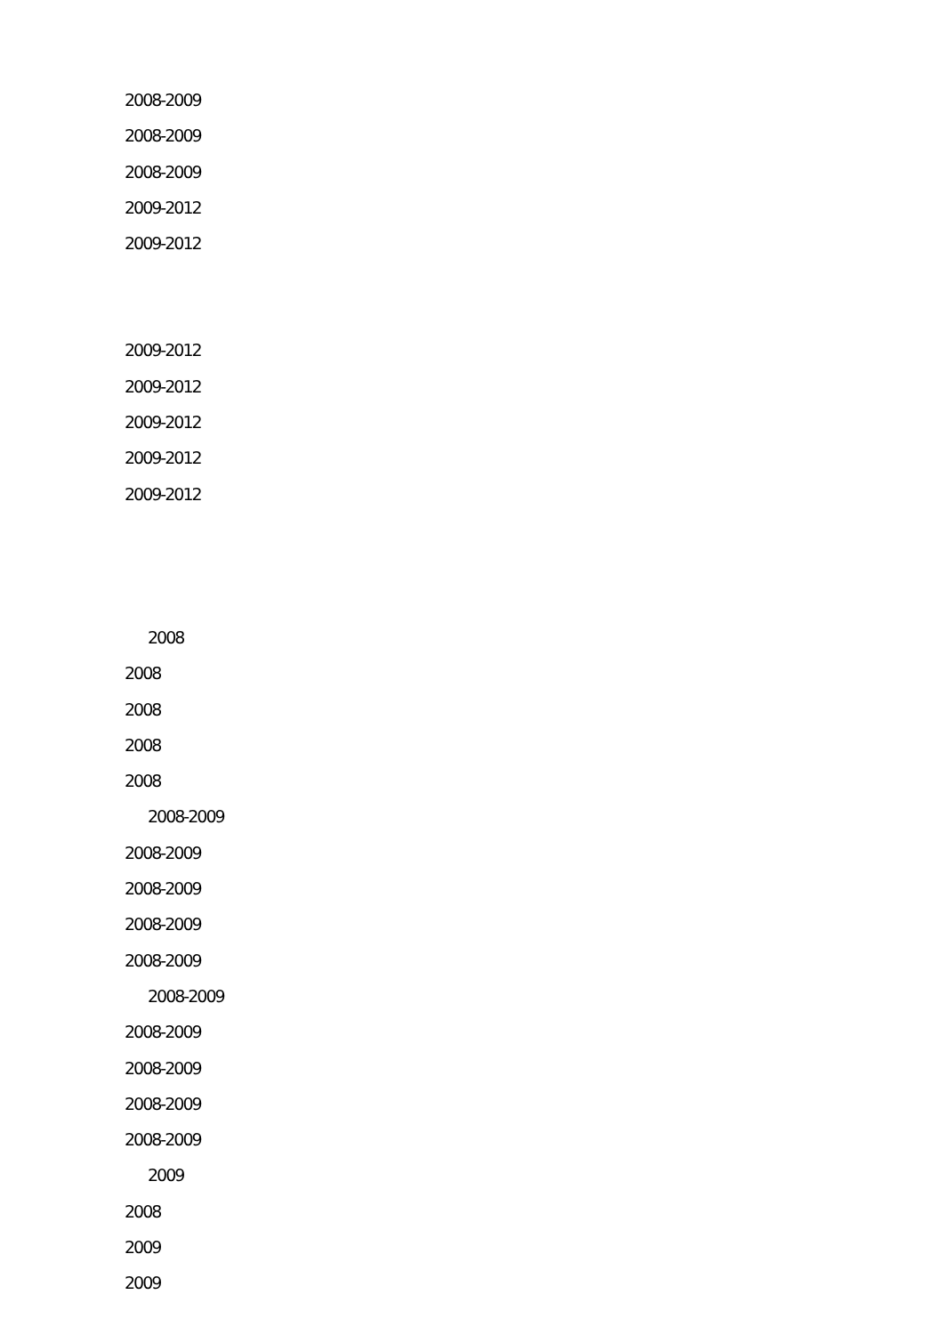2008-2009
2008-2009
2008-2009
2009-2012
2009-2012
2009-2012
2009-2012
2009-2012
2009-2012
2009-2012
2008
2008
2008
2008
2008
2008-2009
2008-2009
2008-2009
2008-2009
2008-2009
2008-2009
2008-2009
2008-2009
2008-2009
2008-2009
2009
2008
2009
2009